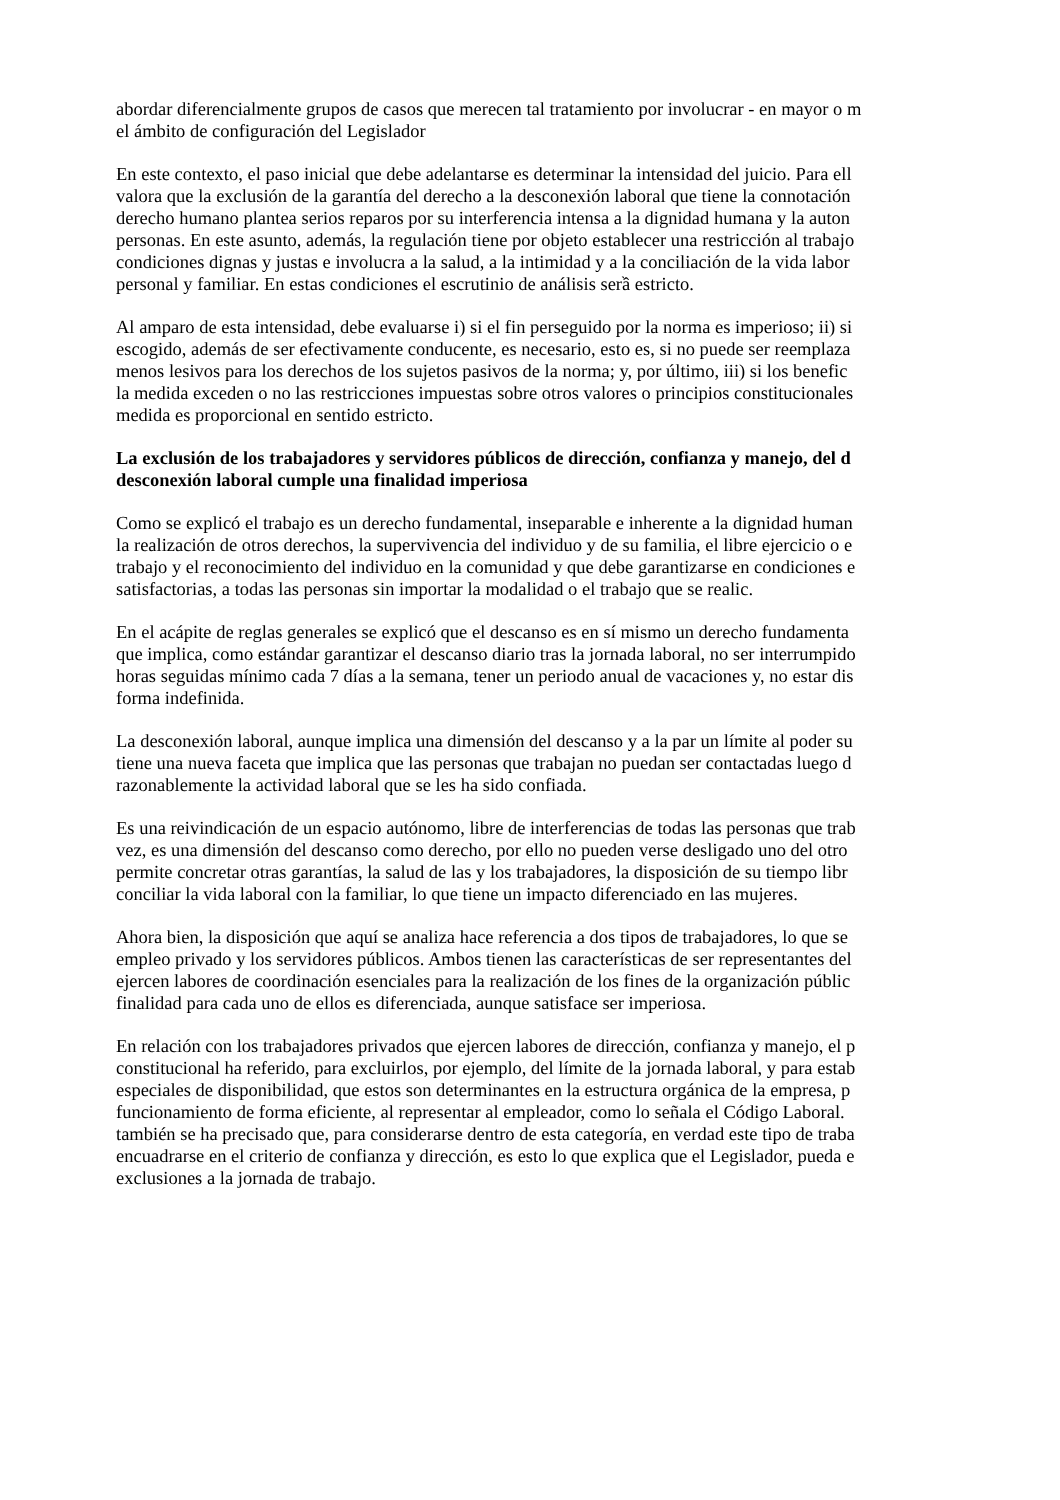abordar diferencialmente grupos de casos que merecen tal tratamiento por involucrar - en mayor o m
el ámbito de configuración del Legislador
En este contexto, el paso inicial que debe adelantarse es determinar la intensidad del juicio. Para ell
valora que la exclusión de la garantía del derecho a la desconexión laboral que tiene la connotación
derecho humano plantea serios reparos por su interferencia intensa a la dignidad humana y la auton
personas. En este asunto, además, la regulación tiene por objeto establecer una restricción al trabajo
condiciones dignas y justas e involucra a la salud, a la intimidad y a la conciliación de la vida labor
personal y familiar. En estas condiciones el escrutinio de análisis serầ estricto.
Al amparo de esta intensidad, debe evaluarse i) si el fin perseguido por la norma es imperioso; ii) si
escogido, además de ser efectivamente conducente, es necesario, esto es, si no puede ser reemplaza
menos lesivos para los derechos de los sujetos pasivos de la norma; y, por último, iii) si los benefic
la medida exceden o no las restricciones impuestas sobre otros valores o principios constitucionales
medida es proporcional en sentido estricto.
La exclusión de los trabajadores y servidores públicos de dirección, confianza y manejo, del d
desconexión laboral cumple una finalidad imperiosa
Como se explicó el trabajo es un derecho fundamental, inseparable e inherente a la dignidad human
la realización de otros derechos, la supervivencia del individuo y de su familia, el libre ejercicio o e
trabajo y el reconocimiento del individuo en la comunidad y que debe garantizarse en condiciones e
satisfactorias, a todas las personas sin importar la modalidad o el trabajo que se realic.
En el acápite de reglas generales se explicó que el descanso es en sí mismo un derecho fundamenta
que implica, como estándar garantizar el descanso diario tras la jornada laboral, no ser interrumpido
horas seguidas mínimo cada 7 días a la semana, tener un periodo anual de vacaciones y, no estar dis
forma indefinida.
La desconexión laboral, aunque implica una dimensión del descanso y a la par un límite al poder su
tiene una nueva faceta que implica que las personas que trabajan no puedan ser contactadas luego d
razonablemente la actividad laboral que se les ha sido confiada.
Es una reivindicación de un espacio autónomo, libre de interferencias de todas las personas que trab
vez, es una dimensión del descanso como derecho, por ello no pueden verse desligado uno del otro
permite concretar otras garantías, la salud de las y los trabajadores, la disposición de su tiempo libr
conciliar la vida laboral con la familiar, lo que tiene un impacto diferenciado en las mujeres.
Ahora bien, la disposición que aquí se analiza hace referencia a dos tipos de trabajadores, lo que se
empleo privado y los servidores públicos. Ambos tienen las características de ser representantes del
ejercen labores de coordinación esenciales para la realización de los fines de la organización públic
finalidad para cada uno de ellos es diferenciada, aunque satisface ser imperiosa.
En relación con los trabajadores privados que ejercen labores de dirección, confianza y manejo, el p
constitucional ha referido, para excluirlos, por ejemplo, del límite de la jornada laboral, y para estab
especiales de disponibilidad, que estos son determinantes en la estructura orgánica de la empresa, p
funcionamiento de forma eficiente, al representar al empleador, como lo señala el Código Laboral.
también se ha precisado que, para considerarse dentro de esta categoría, en verdad este tipo de traba
encuadrarse en el criterio de confianza y dirección, es esto lo que explica que el Legislador, pueda e
exclusiones a la jornada de trabajo.